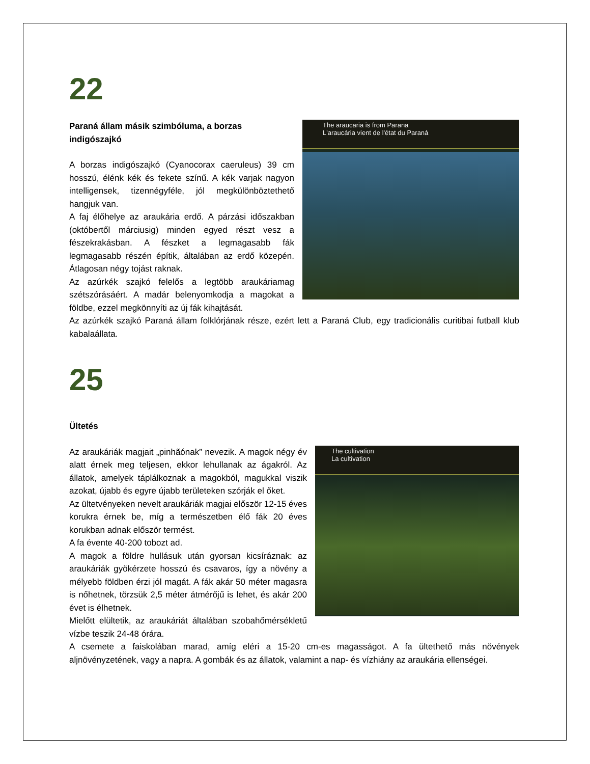22
The araucaria is from Parana
L'araucária vient de l'état du Paraná
Paraná állam másik szimbóluma, a borzas indigószajkó
A borzas indigószajkó (Cyanocorax caeruleus) 39 cm hosszú, élénk kék és fekete színű. A kék varjak nagyon intelligensek, tizennégyféle, jól megkülönböztethető hangjuk van.
A faj élőhelye az araukária erdő. A párzási időszakban (októbertől márciusig) minden egyed részt vesz a fészekrakásban. A fészket a legmagasabb fák legmagasabb részén építik, általában az erdő közepén. Átlagosan négy tojást raknak.
Az azúrkék szajkó felelős a legtöbb araukáriamag szétszórásáért. A madár belenyomkodja a magokat a földbe, ezzel megkönnyíti az új fák kihajtását.
Az azúrkék szajkó Paraná állam folklórjának része, ezért lett a Paraná Club, egy tradicionális curitibai futball klub kabalaállata.
25
Ültetés
The cultivation
La cultivation
Az araukáriák magjait „pinhãónak” nevezik. A magok négy év alatt érnek meg teljesen, ekkor lehullanak az ágakról. Az állatok, amelyek táplálkoznak a magokból, magukkal viszik azokat, újabb és egyre újabb területeken szórják el őket.
Az ültetvényeken nevelt araukáriák magjai először 12-15 éves korukra érnek be, míg a természetben élő fák 20 éves korukban adnak először termést.
A fa évente 40-200 tobozt ad.
A magok a földre hullásuk után gyorsan kicsíráznak: az araukáriák gyökérzete hosszú és csavaros, így a növény a mélyebb földben érzi jól magát. A fák akár 50 méter magasra is nőhetnek, törzsük 2,5 méter átmérőjű is lehet, és akár 200 évet is élhetnek.
Mielőtt elültetik, az araukáriát általában szobahőmérsékletű vízbe teszik 24-48 órára.
A csemete a faiskolában marad, amíg eléri a 15-20 cm-es magasságot. A fa ültethető más növények aljnövényzetének, vagy a napra. A gombák és az állatok, valamint a nap- és vízhiány az araukária ellenségei.